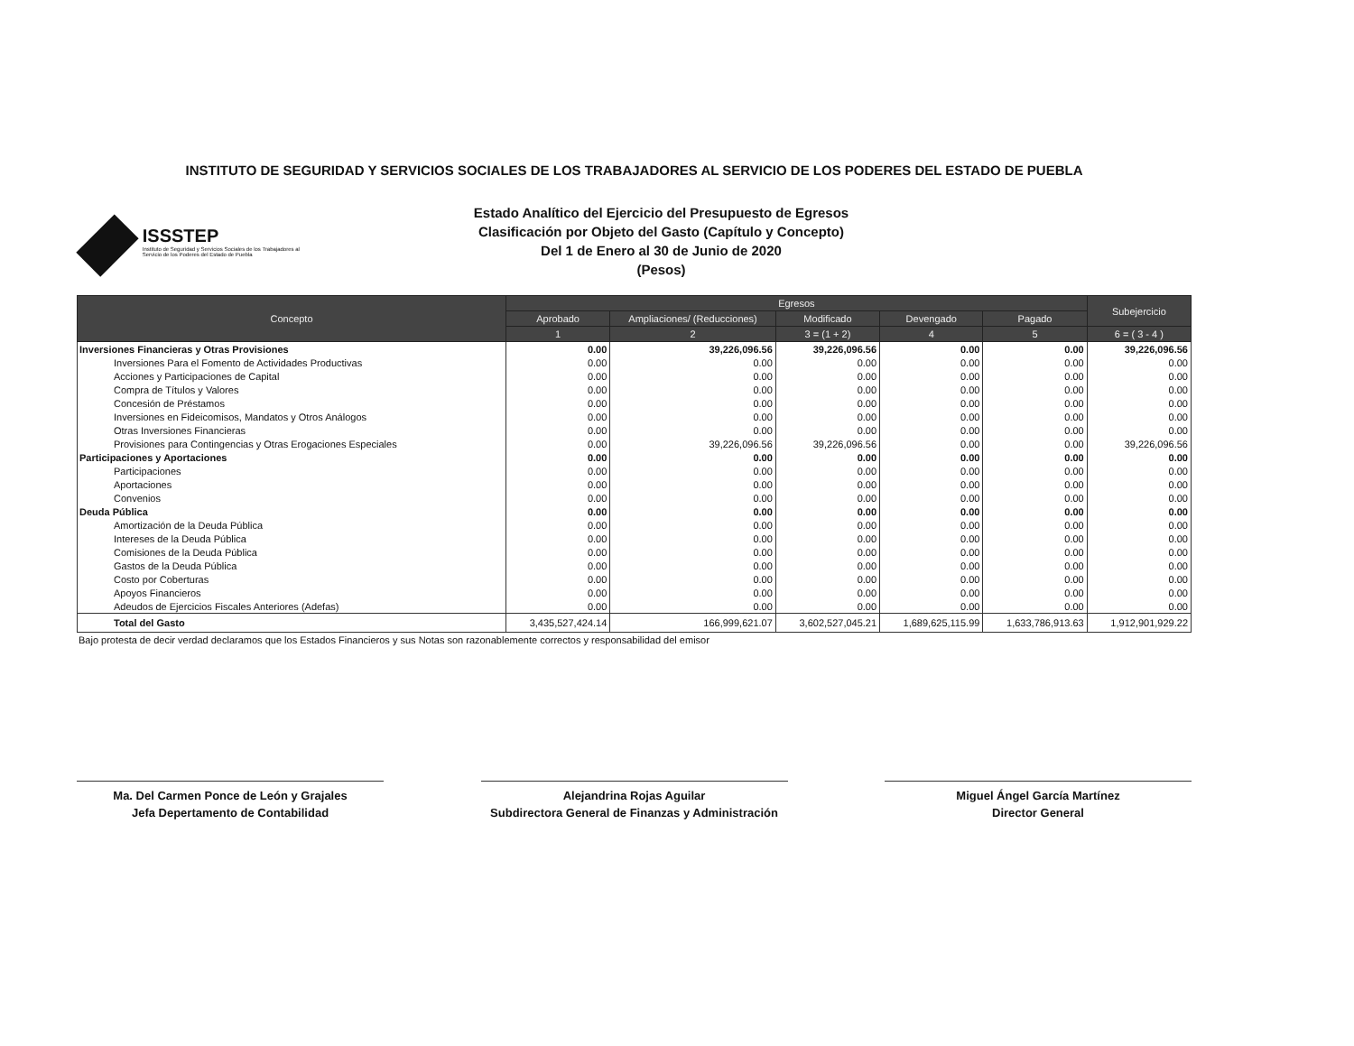INSTITUTO DE SEGURIDAD Y SERVICIOS SOCIALES DE LOS TRABAJADORES AL SERVICIO DE LOS PODERES DEL ESTADO DE PUEBLA
ISSSTEP
Instituto de Seguridad y Servicios Sociales de los Trabajadores al Servicio de los Poderes del Estado de Puebla
Estado Analítico del Ejercicio del Presupuesto de Egresos
Clasificación por Objeto del Gasto (Capítulo y Concepto)
Del 1 de Enero al 30 de Junio de 2020
(Pesos)
| Concepto | Egresos | | | | | Subejercicio |
| --- | --- | --- | --- | --- | --- | --- |
| | Aprobado | Ampliaciones/ (Reducciones) | Modificado | Devengado | Pagado | |
| | 1 | 2 | 3 = (1 + 2) | 4 | 5 | 6 = ( 3 - 4 ) |
| Inversiones Financieras y Otras Provisiones | 0.00 | 39,226,096.56 | 39,226,096.56 | 0.00 | 0.00 | 39,226,096.56 |
| Inversiones Para el Fomento de Actividades Productivas | 0.00 | 0.00 | 0.00 | 0.00 | 0.00 | 0.00 |
| Acciones y Participaciones de Capital | 0.00 | 0.00 | 0.00 | 0.00 | 0.00 | 0.00 |
| Compra de Títulos y Valores | 0.00 | 0.00 | 0.00 | 0.00 | 0.00 | 0.00 |
| Concesión de Préstamos | 0.00 | 0.00 | 0.00 | 0.00 | 0.00 | 0.00 |
| Inversiones en Fideicomisos, Mandatos y Otros Análogos | 0.00 | 0.00 | 0.00 | 0.00 | 0.00 | 0.00 |
| Otras Inversiones Financieras | 0.00 | 0.00 | 0.00 | 0.00 | 0.00 | 0.00 |
| Provisiones para Contingencias y Otras Erogaciones Especiales | 0.00 | 39,226,096.56 | 39,226,096.56 | 0.00 | 0.00 | 39,226,096.56 |
| Participaciones y Aportaciones | 0.00 | 0.00 | 0.00 | 0.00 | 0.00 | 0.00 |
| Participaciones | 0.00 | 0.00 | 0.00 | 0.00 | 0.00 | 0.00 |
| Aportaciones | 0.00 | 0.00 | 0.00 | 0.00 | 0.00 | 0.00 |
| Convenios | 0.00 | 0.00 | 0.00 | 0.00 | 0.00 | 0.00 |
| Deuda Pública | 0.00 | 0.00 | 0.00 | 0.00 | 0.00 | 0.00 |
| Amortización de la Deuda Pública | 0.00 | 0.00 | 0.00 | 0.00 | 0.00 | 0.00 |
| Intereses de la Deuda Pública | 0.00 | 0.00 | 0.00 | 0.00 | 0.00 | 0.00 |
| Comisiones de la Deuda Pública | 0.00 | 0.00 | 0.00 | 0.00 | 0.00 | 0.00 |
| Gastos de la Deuda Pública | 0.00 | 0.00 | 0.00 | 0.00 | 0.00 | 0.00 |
| Costo por Coberturas | 0.00 | 0.00 | 0.00 | 0.00 | 0.00 | 0.00 |
| Apoyos Financieros | 0.00 | 0.00 | 0.00 | 0.00 | 0.00 | 0.00 |
| Adeudos de Ejercicios Fiscales Anteriores (Adefas) | 0.00 | 0.00 | 0.00 | 0.00 | 0.00 | 0.00 |
| Total del Gasto | 3,435,527,424.14 | 166,999,621.07 | 3,602,527,045.21 | 1,689,625,115.99 | 1,633,786,913.63 | 1,912,901,929.22 |
Bajo protesta de decir verdad declaramos que los Estados Financieros y sus Notas son razonablemente correctos y responsabilidad del emisor
Ma. Del Carmen Ponce de León y Grajales
Jefa Depertamento de Contabilidad
Alejandrina Rojas Aguilar
Subdirectora General de Finanzas y Administración
Miguel Ángel García Martínez
Director General